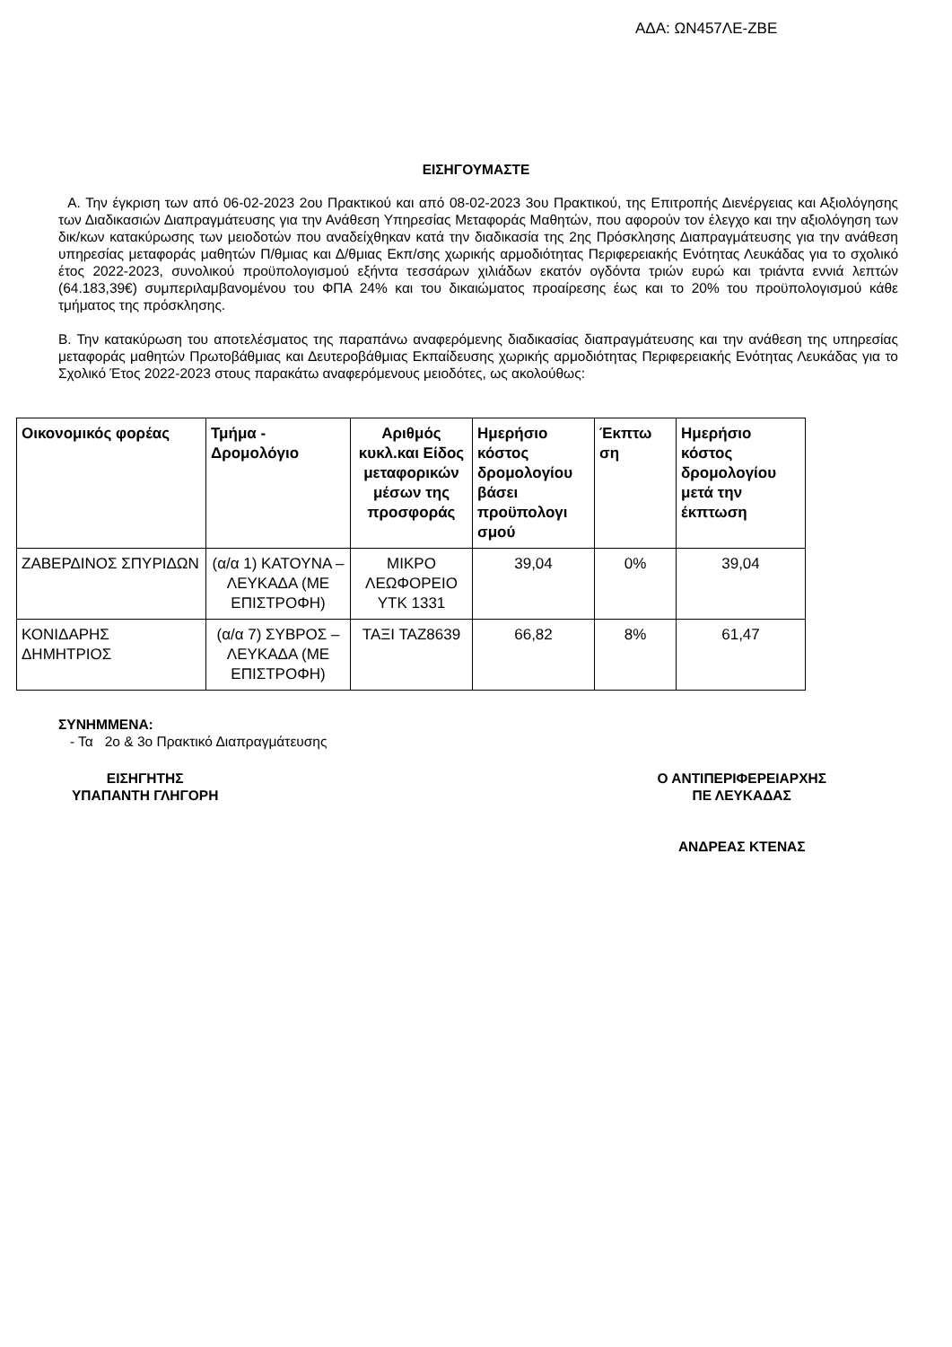ΑΔΑ: ΩΝ457ΛΕ-ΖΒΕ
ΕΙΣΗΓΟΥΜΑΣΤΕ
Α. Την έγκριση των από 06-02-2023 2ου Πρακτικού και από 08-02-2023 3ου Πρακτικού, της Επιτροπής Διενέργειας και Αξιολόγησης των Διαδικασιών Διαπραγμάτευσης για την Ανάθεση Υπηρεσίας Μεταφοράς Μαθητών, που αφορούν τον έλεγχο και την αξιολόγηση των δικ/κων κατακύρωσης των μειοδοτών που αναδείχθηκαν κατά την διαδικασία της 2ης Πρόσκλησης Διαπραγμάτευσης για την ανάθεση υπηρεσίας μεταφοράς μαθητών Π/θμιας και Δ/θμιας Εκπ/σης χωρικής αρμοδιότητας Περιφερειακής Ενότητας Λευκάδας για το σχολικό έτος 2022-2023, συνολικού προϋπολογισμού εξήντα τεσσάρων χιλιάδων εκατόν ογδόντα τριών ευρώ και τριάντα εννιά λεπτών (64.183,39€) συμπεριλαμβανομένου του ΦΠΑ 24% και του δικαιώματος προαίρεσης έως και το 20% του προϋπολογισμού κάθε τμήματος της πρόσκλησης.
Β. Την κατακύρωση του αποτελέσματος της παραπάνω αναφερόμενης διαδικασίας διαπραγμάτευσης και την ανάθεση της υπηρεσίας μεταφοράς μαθητών Πρωτοβάθμιας και Δευτεροβάθμιας Εκπαίδευσης χωρικής αρμοδιότητας Περιφερειακής Ενότητας Λευκάδας για το Σχολικό Έτος 2022-2023 στους παρακάτω αναφερόμενους μειοδότες, ως ακολούθως:
| Οικονομικός φορέας | Τμήμα - Δρομολόγιο | Αριθμός κυκλ.και Είδος μεταφορικών μέσων της προσφοράς | Ημερήσιο κόστος δρομολογίου βάσει προϋπολογι σμού | Έκπτω ση | Ημερήσιο κόστος δρομολογίου μετά την έκπτωση |
| --- | --- | --- | --- | --- | --- |
| ΖΑΒΕΡΔΙΝΟΣ ΣΠΥΡΙΔΩΝ | (α/α 1) ΚΑΤΟΥΝΑ – ΛΕΥΚΑΔΑ (ΜΕ ΕΠΙΣΤΡΟΦΗ) | ΜΙΚΡΟ ΛΕΩΦΟΡΕΙΟ ΥΤΚ 1331 | 39,04 | 0% | 39,04 |
| ΚΟΝΙΔΑΡΗΣ ΔΗΜΗΤΡΙΟΣ | (α/α 7) ΣΥΒΡΟΣ – ΛΕΥΚΑΔΑ (ΜΕ ΕΠΙΣΤΡΟΦΗ) | ΤΑΞΙ ΤΑΖ8639 | 66,82 | 8% | 61,47 |
ΣΥΝΗΜΜΕΝΑ:
- Τα 2ο & 3ο Πρακτικό Διαπραγμάτευσης
ΕΙΣΗΓΗΤΗΣ
ΥΠΑΠΑΝΤΗ ΓΛΗΓΟΡΗ
Ο ΑΝΤΙΠΕΡΙΦΕΡΕΙΑΡΧΗΣ
ΠΕ ΛΕΥΚΑΔΑΣ
ΑΝΔΡΕΑΣ ΚΤΕΝΑΣ